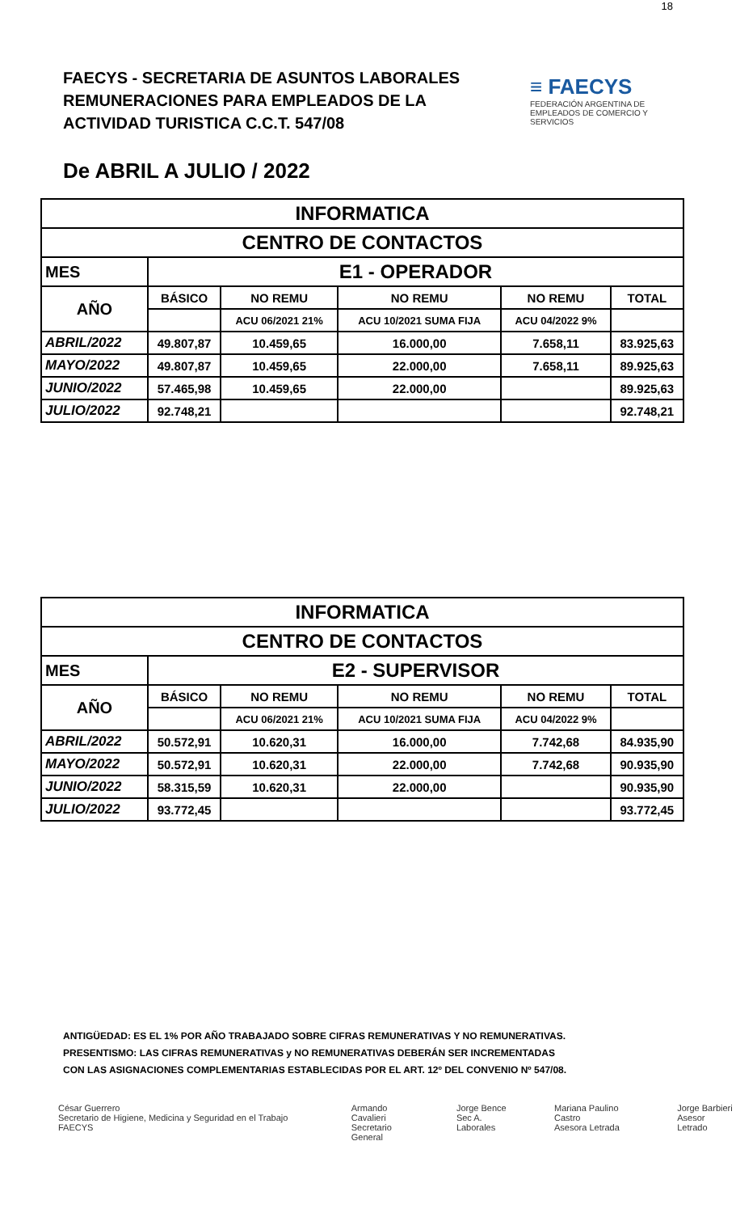18
FAECYS - SECRETARIA DE ASUNTOS LABORALES
REMUNERACIONES PARA EMPLEADOS DE LA
ACTIVIDAD TURISTICA C.C.T. 547/08
≡ FAECYS
FEDERACIÓN ARGENTINA DE EMPLEADOS DE COMERCIO Y SERVICIOS
De ABRIL A JULIO / 2022
| INFORMATICA | | | | | |
| --- | --- | --- | --- | --- | --- |
| CENTRO DE CONTACTOS | | | | | |
| MES | E1 - OPERADOR | | | | |
| AÑO | BÁSICO | NO REMU | NO REMU | NO REMU | TOTAL |
| | | ACU 06/2021 21% | ACU 10/2021 SUMA FIJA | ACU 04/2022 9% | |
| ABRIL/2022 | 49.807,87 | 10.459,65 | 16.000,00 | 7.658,11 | 83.925,63 |
| MAYO/2022 | 49.807,87 | 10.459,65 | 22.000,00 | 7.658,11 | 89.925,63 |
| JUNIO/2022 | 57.465,98 | 10.459,65 | 22.000,00 | | 89.925,63 |
| JULIO/2022 | 92.748,21 | | | | 92.748,21 |
| INFORMATICA | | | | | |
| --- | --- | --- | --- | --- | --- |
| CENTRO DE CONTACTOS | | | | | |
| MES | E2 - SUPERVISOR | | | | |
| AÑO | BÁSICO | NO REMU | NO REMU | NO REMU | TOTAL |
| | | ACU 06/2021 21% | ACU 10/2021 SUMA FIJA | ACU 04/2022 9% | |
| ABRIL/2022 | 50.572,91 | 10.620,31 | 16.000,00 | 7.742,68 | 84.935,90 |
| MAYO/2022 | 50.572,91 | 10.620,31 | 22.000,00 | 7.742,68 | 90.935,90 |
| JUNIO/2022 | 58.315,59 | 10.620,31 | 22.000,00 | | 90.935,90 |
| JULIO/2022 | 93.772,45 | | | | 93.772,45 |
ANTIGÜEDAD: ES EL 1% POR AÑO TRABAJADO SOBRE CIFRAS REMUNERATIVAS Y NO REMUNERATIVAS.
PRESENTISMO: LAS CIFRAS REMUNERATIVAS y NO REMUNERATIVAS DEBERÁN SER INCREMENTADAS
CON LAS ASIGNACIONES COMPLEMENTARIAS ESTABLECIDAS POR EL ART. 12º DEL CONVENIO Nº 547/08.
César Guerrero
Secretario de Higiene, Medicina y Seguridad en el Trabajo FAECYS
Armando Cavalieri
Secretario General
Jorge Bence
Sec A. Laborales
Mariana Paulino Castro
Asesora Letrada
Jorge Barbieri
Asesor Letrado